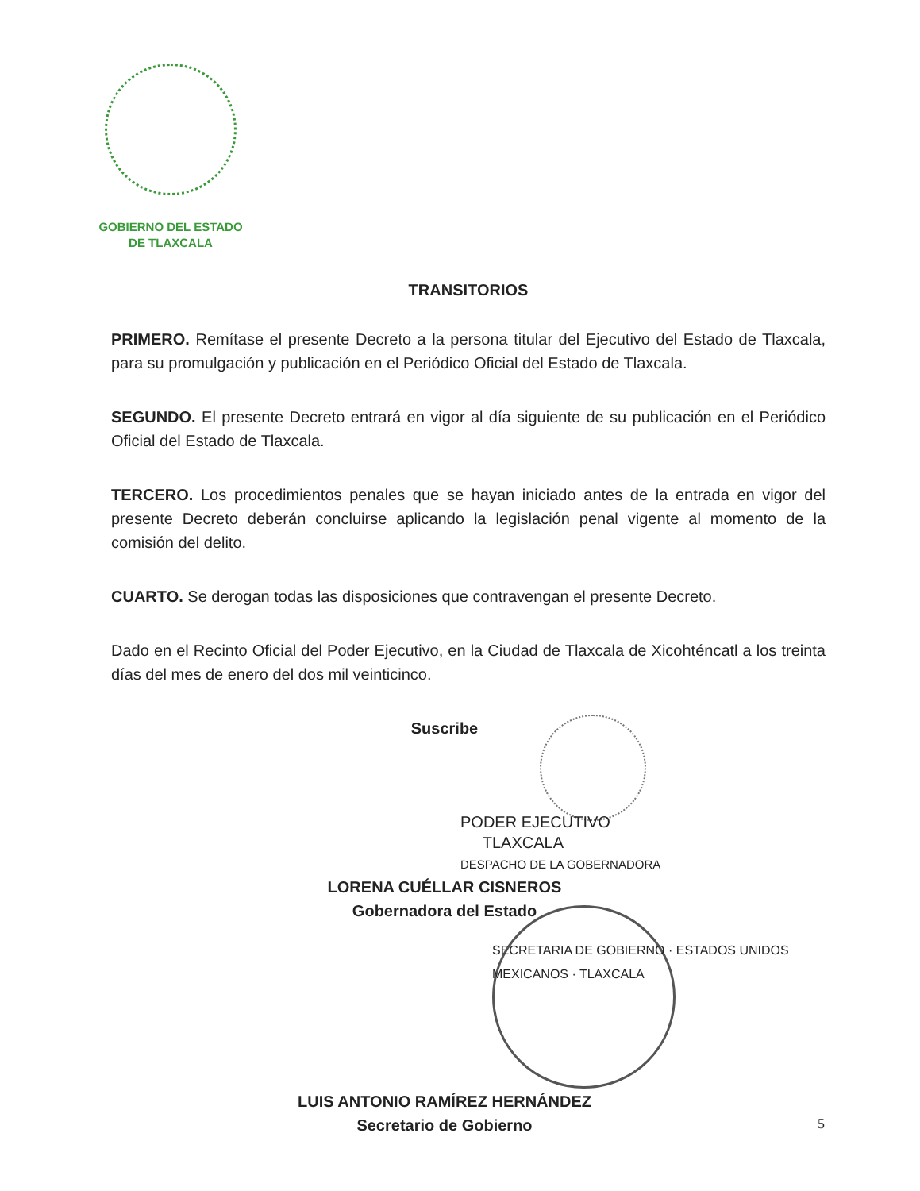GOBIERNO DEL ESTADO
DE TLAXCALA
TRANSITORIOS
PRIMERO. Remítase el presente Decreto a la persona titular del Ejecutivo del Estado de Tlaxcala, para su promulgación y publicación en el Periódico Oficial del Estado de Tlaxcala.
SEGUNDO. El presente Decreto entrará en vigor al día siguiente de su publicación en el Periódico Oficial del Estado de Tlaxcala.
TERCERO. Los procedimientos penales que se hayan iniciado antes de la entrada en vigor del presente Decreto deberán concluirse aplicando la legislación penal vigente al momento de la comisión del delito.
CUARTO. Se derogan todas las disposiciones que contravengan el presente Decreto.
Dado en el Recinto Oficial del Poder Ejecutivo, en la Ciudad de Tlaxcala de Xicohténcatl a los treinta días del mes de enero del dos mil veinticinco.
Suscribe
PODER EJECUTIVO
TLAXCALA
DESPACHO DE LA GOBERNADORA
LORENA CUÉLLAR CISNEROS
Gobernadora del Estado
SECRETARIA DE GOBIERNO · ESTADOS UNIDOS MEXICANOS · TLAXCALA
LUIS ANTONIO RAMÍREZ HERNÁNDEZ
Secretario de Gobierno
5